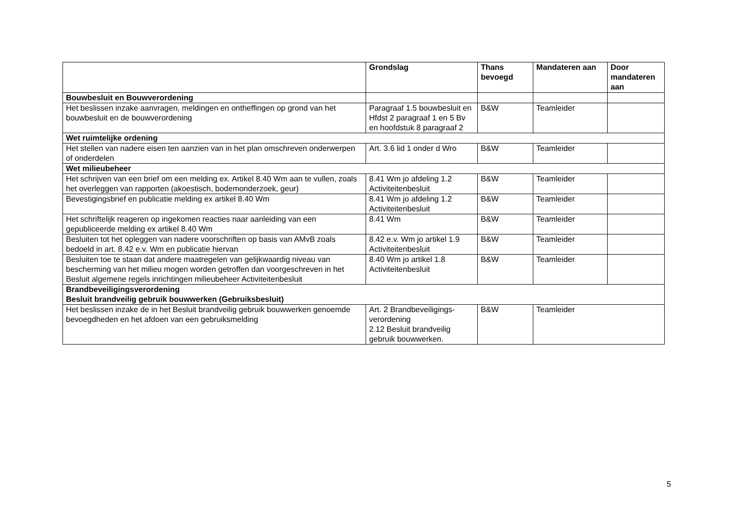| | Grondslag | Thans bevoegd | Mandateren aan | Door mandateren aan |
| --- | --- | --- | --- | --- |
| Bouwbesluit en Bouwverordening | | | | |
| Het beslissen inzake aanvragen, meldingen en ontheffingen op grond van het bouwbesluit en de bouwverordening | Paragraaf 1.5 bouwbesluit en Hfdst 2 paragraaf 1 en 5 Bv en hoofdstuk 8 paragraaf 2 | B&W | Teamleider | |
| Wet ruimtelijke ordening | | | | |
| Het stellen van nadere eisen ten aanzien van in het plan omschreven onderwerpen of onderdelen | Art. 3.6 lid 1 onder d Wro | B&W | Teamleider | |
| Wet milieubeheer | | | | |
| Het schrijven van een brief om een melding ex. Artikel 8.40 Wm aan te vullen, zoals het overleggen van rapporten (akoestisch, bodemonderzoek, geur) | 8.41 Wm jo afdeling 1.2 Activiteitenbesluit | B&W | Teamleider | |
| Bevestigingsbrief en publicatie melding ex artikel 8.40 Wm | 8.41 Wm jo afdeling 1.2 Activiteitenbesluit | B&W | Teamleider | |
| Het schriftelijk reageren op ingekomen reacties naar aanleiding van een gepubliceerde melding ex artikel 8.40 Wm | 8.41 Wm | B&W | Teamleider | |
| Besluiten tot het opleggen van nadere voorschriften op basis van AMvB zoals bedoeld in art. 8.42 e.v. Wm en publicatie hiervan | 8.42 e.v. Wm jo artikel 1.9 Activiteitenbesluit | B&W | Teamleider | |
| Besluiten toe te staan dat andere maatregelen van gelijkwaardig niveau van bescherming van het milieu mogen worden getroffen dan voorgeschreven in het Besluit algemene regels inrichtingen milieubeheer Activiteitenbesluit | 8.40 Wm jo artikel 1.8 Activiteitenbesluit | B&W | Teamleider | |
| Brandbeveiligingsverordening Besluit brandveilig gebruik bouwwerken (Gebruiksbesluit) | | | | |
| Het beslissen inzake de in het Besluit brandveilig gebruik bouwwerken genoemde bevoegdheden en het afdoen van een gebruiksmelding | Art. 2 Brandbeveiligings-verordening 2.12 Besluit brandveilig gebruik bouwwerken. | B&W | Teamleider | |
5